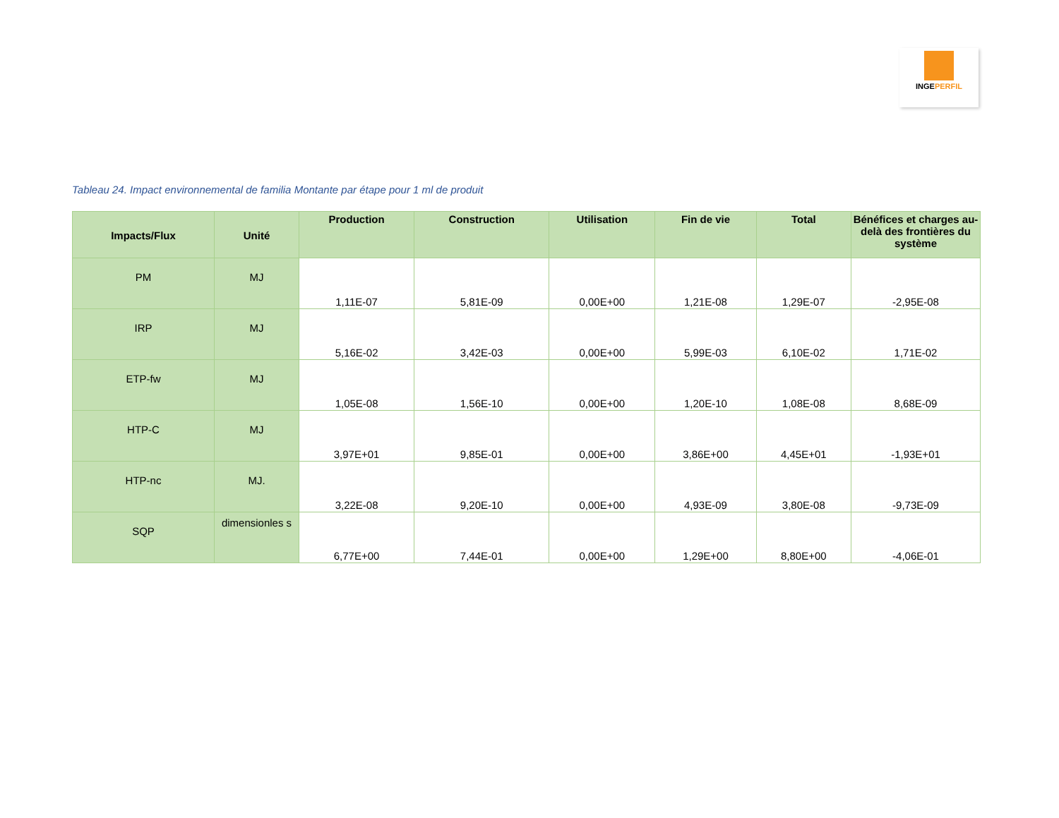INGEPERFIL
Tableau 24. Impact environnemental de familia Montante par étape pour 1 ml de produit
| Impacts/Flux | Unité | Production | Construction | Utilisation | Fin de vie | Total | Bénéfices et charges au-delà des frontières du système |
| --- | --- | --- | --- | --- | --- | --- | --- |
| PM | MJ | 1,11E-07 | 5,81E-09 | 0,00E+00 | 1,21E-08 | 1,29E-07 | -2,95E-08 |
| IRP | MJ | 5,16E-02 | 3,42E-03 | 0,00E+00 | 5,99E-03 | 6,10E-02 | 1,71E-02 |
| ETP-fw | MJ | 1,05E-08 | 1,56E-10 | 0,00E+00 | 1,20E-10 | 1,08E-08 | 8,68E-09 |
| HTP-C | MJ | 3,97E+01 | 9,85E-01 | 0,00E+00 | 3,86E+00 | 4,45E+01 | -1,93E+01 |
| HTP-nc | MJ. | 3,22E-08 | 9,20E-10 | 0,00E+00 | 4,93E-09 | 3,80E-08 | -9,73E-09 |
| SQP | dimensionles s | 6,77E+00 | 7,44E-01 | 0,00E+00 | 1,29E+00 | 8,80E+00 | -4,06E-01 |